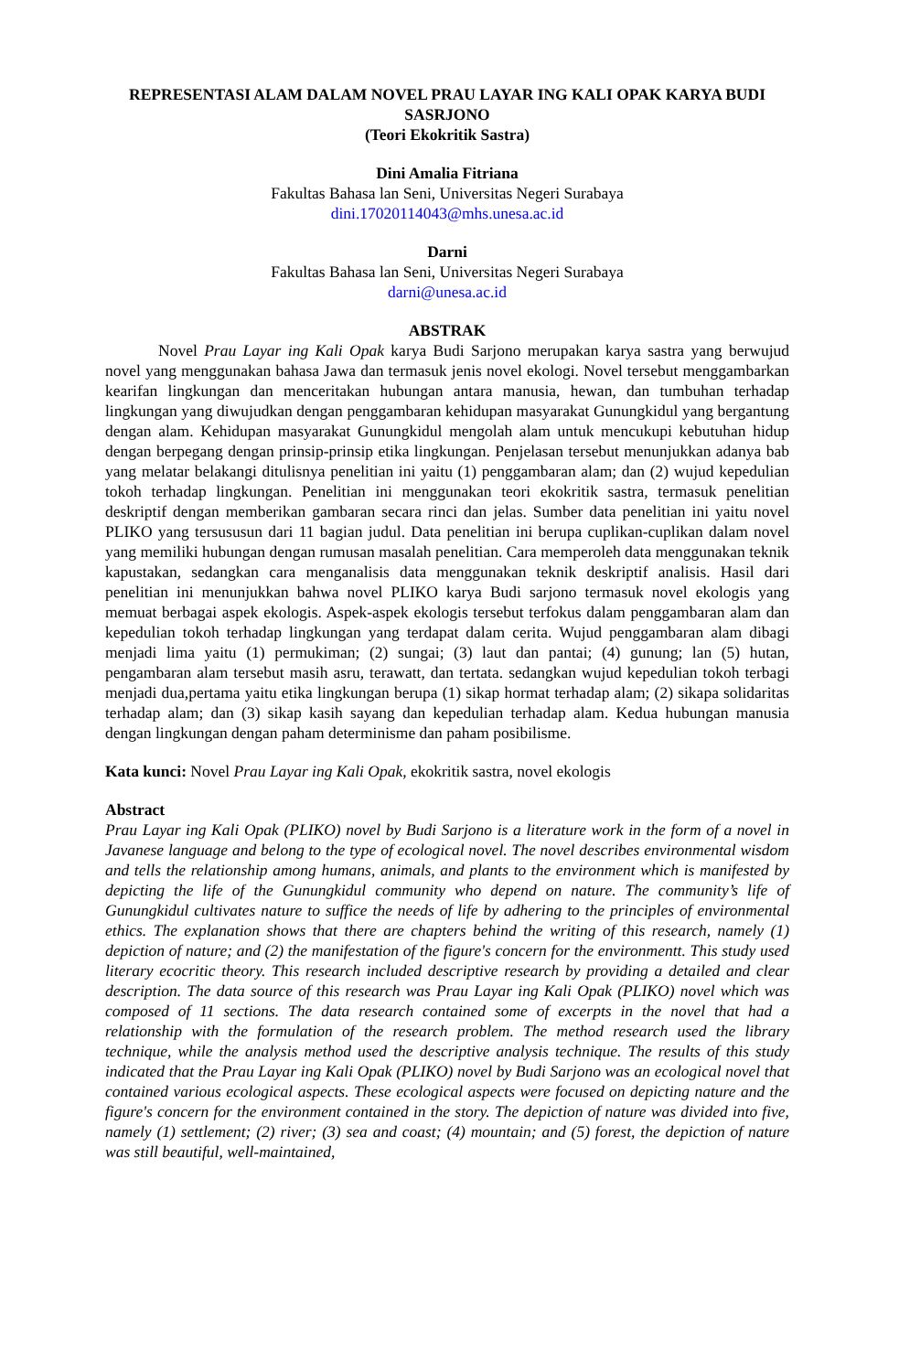REPRESENTASI ALAM DALAM NOVEL PRAU LAYAR ING KALI OPAK KARYA BUDI SASRJONO
(Teori Ekokritik Sastra)
Dini Amalia Fitriana
Fakultas Bahasa lan Seni, Universitas Negeri Surabaya
dini.17020114043@mhs.unesa.ac.id
Darni
Fakultas Bahasa lan Seni, Universitas Negeri Surabaya
darni@unesa.ac.id
ABSTRAK
Novel Prau Layar ing Kali Opak karya Budi Sarjono merupakan karya sastra yang berwujud novel yang menggunakan bahasa Jawa dan termasuk jenis novel ekologi. Novel tersebut menggambarkan kearifan lingkungan dan menceritakan hubungan antara manusia, hewan, dan tumbuhan terhadap lingkungan yang diwujudkan dengan penggambaran kehidupan masyarakat Gunungkidul yang bergantung dengan alam. Kehidupan masyarakat Gunungkidul mengolah alam untuk mencukupi kebutuhan hidup dengan berpegang dengan prinsip-prinsip etika lingkungan. Penjelasan tersebut menunjukkan adanya bab yang melatar belakangi ditulisnya penelitian ini yaitu (1) penggambaran alam; dan (2) wujud kepedulian tokoh terhadap lingkungan. Penelitian ini menggunakan teori ekokritik sastra, termasuk penelitian deskriptif dengan memberikan gambaran secara rinci dan jelas. Sumber data penelitian ini yaitu novel PLIKO yang tersususun dari 11 bagian judul. Data penelitian ini berupa cuplikan-cuplikan dalam novel yang memiliki hubungan dengan rumusan masalah penelitian. Cara memperoleh data menggunakan teknik kapustakan, sedangkan cara menganalisis data menggunakan teknik deskriptif analisis. Hasil dari penelitian ini menunjukkan bahwa novel PLIKO karya Budi sarjono termasuk novel ekologis yang memuat berbagai aspek ekologis. Aspek-aspek ekologis tersebut terfokus dalam penggambaran alam dan kepedulian tokoh terhadap lingkungan yang terdapat dalam cerita. Wujud penggambaran alam dibagi menjadi lima yaitu (1) permukiman; (2) sungai; (3) laut dan pantai; (4) gunung; lan (5) hutan, pengambaran alam tersebut masih asru, terawatt, dan tertata. sedangkan wujud kepedulian tokoh terbagi menjadi dua,pertama yaitu etika lingkungan berupa (1) sikap hormat terhadap alam; (2) sikapa solidaritas terhadap alam; dan (3) sikap kasih sayang dan kepedulian terhadap alam. Kedua hubungan manusia dengan lingkungan dengan paham determinisme dan paham posibilisme.
Kata kunci: Novel Prau Layar ing Kali Opak, ekokritik sastra, novel ekologis
Abstract
Prau Layar ing Kali Opak (PLIKO) novel by Budi Sarjono is a literature work in the form of a novel in Javanese language and belong to the type of ecological novel. The novel describes environmental wisdom and tells the relationship among humans, animals, and plants to the environment which is manifested by depicting the life of the Gunungkidul community who depend on nature. The community’s life of Gunungkidul cultivates nature to suffice the needs of life by adhering to the principles of environmental ethics. The explanation shows that there are chapters behind the writing of this research, namely (1) depiction of nature; and (2) the manifestation of the figure's concern for the environmentt. This study used literary ecocritic theory. This research included descriptive research by providing a detailed and clear description. The data source of this research was Prau Layar ing Kali Opak (PLIKO) novel which was composed of 11 sections. The data research contained some of excerpts in the novel that had a relationship with the formulation of the research problem. The method research used the library technique, while the analysis method used the descriptive analysis technique. The results of this study indicated that the Prau Layar ing Kali Opak (PLIKO) novel by Budi Sarjono was an ecological novel that contained various ecological aspects. These ecological aspects were focused on depicting nature and the figure's concern for the environment contained in the story. The depiction of nature was divided into five, namely (1) settlement; (2) river; (3) sea and coast; (4) mountain; and (5) forest, the depiction of nature was still beautiful, well-maintained,